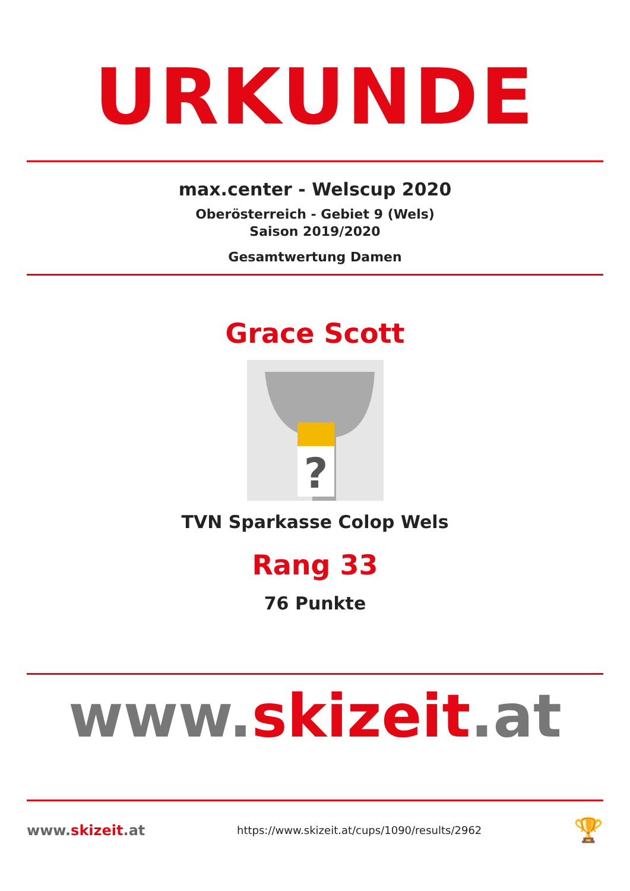URKUNDE
max.center - Welscup 2020
Oberösterreich - Gebiet 9 (Wels)
Saison 2019/2020
Gesamtwertung Damen
Grace Scott
?
TVN Sparkasse Colop Wels
Rang 33
76 Punkte
www.skizeit.at
www.skizeit.at
https://www.skizeit.at/cups/1090/results/2962
🏆